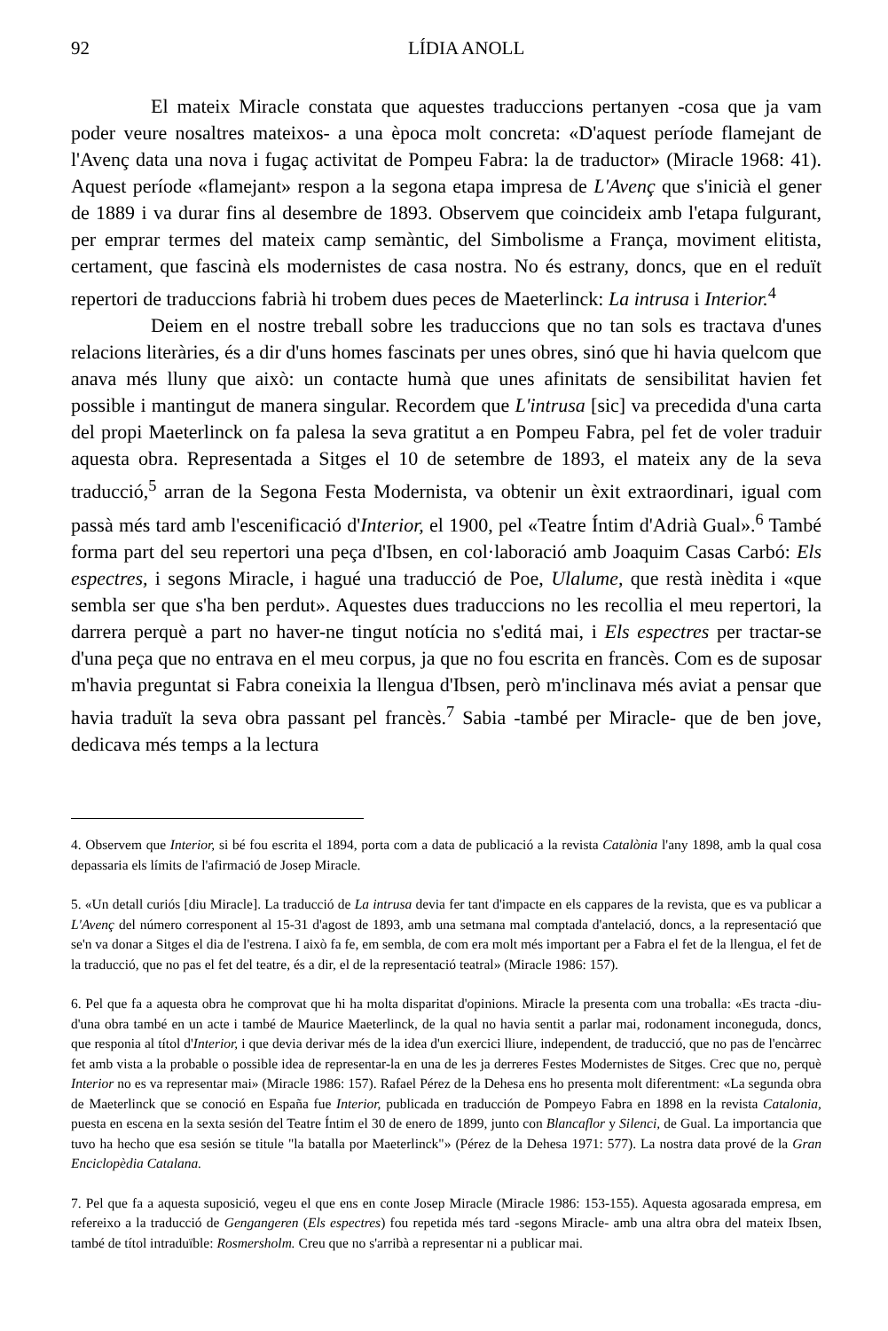92 LÍDIA ANOLL
El mateix Miracle constata que aquestes traduccions pertanyen -cosa que ja vam poder veure nosaltres mateixos- a una època molt concreta: «D'aquest període flamejant de l'Avenç data una nova i fugaç activitat de Pompeu Fabra: la de traductor» (Miracle 1968: 41). Aquest període «flamejant» respon a la segona etapa impresa de L'Avenç que s'inicià el gener de 1889 i va durar fins al desembre de 1893. Observem que coincideix amb l'etapa fulgurant, per emprar termes del mateix camp semàntic, del Simbolisme a França, moviment elitista, certament, que fascinà els modernistes de casa nostra. No és estrany, doncs, que en el reduït repertori de traduccions fabrià hi trobem dues peces de Maeterlinck: La intrusa i Interior.<sup>4</sup>
Deiem en el nostre treball sobre les traduccions que no tan sols es tractava d'unes relacions literàries, és a dir d'uns homes fascinats per unes obres, sinó que hi havia quelcom que anava més lluny que això: un contacte humà que unes afinitats de sensibilitat havien fet possible i mantingut de manera singular. Recordem que L'intrusa [sic] va precedida d'una carta del propi Maeterlinck on fa palesa la seva gratitut a en Pompeu Fabra, pel fet de voler traduir aquesta obra. Representada a Sitges el 10 de setembre de 1893, el mateix any de la seva traducció,<sup>5</sup> arran de la Segona Festa Modernista, va obtenir un èxit extraordinari, igual com passà més tard amb l'escenificació d'Interior, el 1900, pel «Teatre Íntim d'Adrià Gual».<sup>6</sup> També forma part del seu repertori una peça d'Ibsen, en col·laboració amb Joaquim Casas Carbó: Els espectres, i segons Miracle, i hagué una traducció de Poe, Ulalume, que restà inèdita i «que sembla ser que s'ha ben perdut». Aquestes dues traduccions no les recollia el meu repertori, la darrera perquè a part no haver-ne tingut notícia no s'editá mai, i Els espectres per tractar-se d'una peça que no entrava en el meu corpus, ja que no fou escrita en francès. Com es de suposar m'havia preguntat si Fabra coneixia la llengua d'Ibsen, però m'inclinava més aviat a pensar que havia traduït la seva obra passant pel francès.<sup>7</sup> Sabia -també per Miracle- que de ben jove, dedicava més temps a la lectura
4. Observem que Interior, si bé fou escrita el 1894, porta com a data de publicació a la revista Catalònia l'any 1898, amb la qual cosa depassaria els límits de l'afirmació de Josep Miracle.
5. «Un detall curiós [diu Miracle]. La traducció de La intrusa devia fer tant d'impacte en els cappares de la revista, que es va publicar a L'Avenç del número corresponent al 15-31 d'agost de 1893, amb una setmana mal comptada d'antelació, doncs, a la representació que se'n va donar a Sitges el dia de l'estrena. I això fa fe, em sembla, de com era molt més important per a Fabra el fet de la llengua, el fet de la traducció, que no pas el fet del teatre, és a dir, el de la representació teatral» (Miracle 1986: 157).
6. Pel que fa a aquesta obra he comprovat que hi ha molta disparitat d'opinions. Miracle la presenta com una troballa: «Es tracta -diu- d'una obra també en un acte i també de Maurice Maeterlinck, de la qual no havia sentit a parlar mai, rodonament inconeguda, doncs, que responia al títol d'Interior, i que devia derivar més de la idea d'un exercici lliure, independent, de traducció, que no pas de l'encàrrec fet amb vista a la probable o possible idea de representar-la en una de les ja derreres Festes Modernistes de Sitges. Crec que no, perquè Interior no es va representar mai» (Miracle 1986: 157). Rafael Pérez de la Dehesa ens ho presenta molt diferentment: «La segunda obra de Maeterlinck que se conoció en España fue Interior, publicada en traducción de Pompeyo Fabra en 1898 en la revista Catalonia, puesta en escena en la sexta sesión del Teatre Íntim el 30 de enero de 1899, junto con Blancaflor y Silenci, de Gual. La importancia que tuvo ha hecho que esa sesión se titule "la batalla por Maeterlinck"» (Pérez de la Dehesa 1971: 577). La nostra data prové de la Gran Enciclopèdia Catalana.
7. Pel que fa a aquesta suposició, vegeu el que ens en conte Josep Miracle (Miracle 1986: 153-155). Aquesta agosarada empresa, em refereixo a la traducció de Gengangeren (Els espectres) fou repetida més tard -segons Miracle- amb una altra obra del mateix Ibsen, també de títol intraduïble: Rosmersholm. Creu que no s'arribà a representar ni a publicar mai.